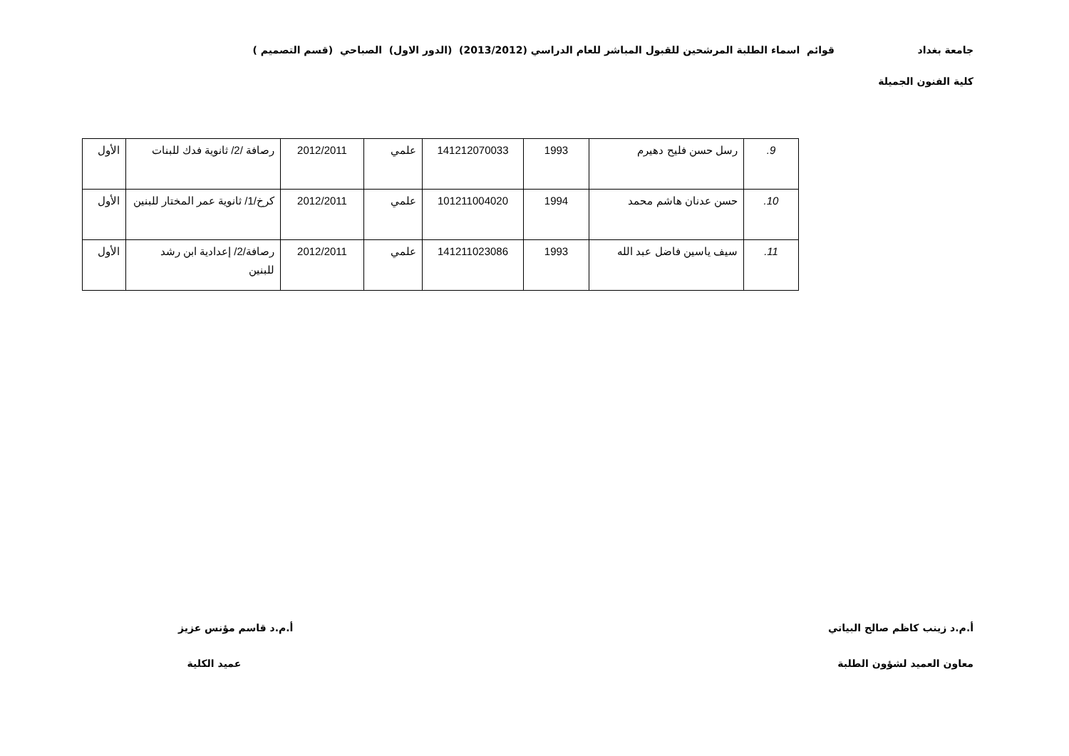جامعة بغداد قوائم اسماء الطلبة المرشحين للقبول المباشر للعام الدراسي (2013/2012) (الدور الاول) الصباحي (قسم التصميم )
كلية الفنون الجميلة
| 9. | رسل حسن فليح دهيرم | 1993 | 141212070033 | علمي | 2012/2011 | رصافة /2/ ثانوية فدك للبنات | الأول |
| 10. | حسن عدنان هاشم محمد | 1994 | 101211004020 | علمي | 2012/2011 | كرخ/1/ ثانوية عمر المختار للبنين | الأول |
| 11. | سيف ياسين فاضل عبد الله | 1993 | 141211023086 | علمي | 2012/2011 | رصافة/2/ إعدادية ابن رشد للبنين | الأول |
أ.م.د زينب كاظم صالح البياتي
معاون العميد لشؤون الطلبة
أ.م.د قاسم مؤنس عزيز
عميد الكلية